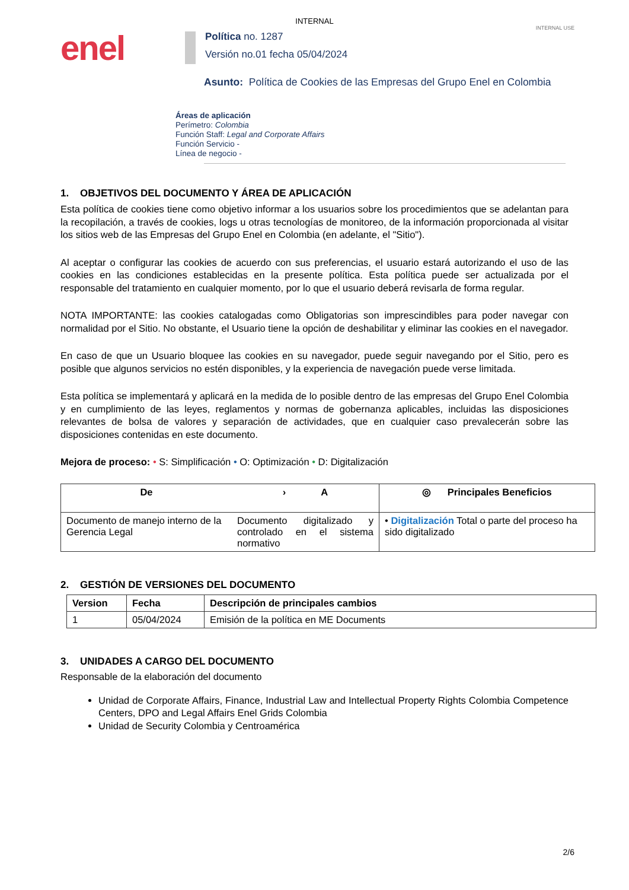INTERNAL
INTERNAL USE
enel
Política no. 1287
Versión no.01 fecha 05/04/2024
Asunto: Política de Cookies de las Empresas del Grupo Enel en Colombia
Áreas de aplicación
Perímetro: Colombia
Función Staff: Legal and Corporate Affairs
Función Servicio -
Línea de negocio -
1. OBJETIVOS DEL DOCUMENTO Y ÁREA DE APLICACIÓN
Esta política de cookies tiene como objetivo informar a los usuarios sobre los procedimientos que se adelantan para la recopilación, a través de cookies, logs u otras tecnologías de monitoreo, de la información proporcionada al visitar los sitios web de las Empresas del Grupo Enel en Colombia (en adelante, el "Sitio").
Al aceptar o configurar las cookies de acuerdo con sus preferencias, el usuario estará autorizando el uso de las cookies en las condiciones establecidas en la presente política. Esta política puede ser actualizada por el responsable del tratamiento en cualquier momento, por lo que el usuario deberá revisarla de forma regular.
NOTA IMPORTANTE: las cookies catalogadas como Obligatorias son imprescindibles para poder navegar con normalidad por el Sitio. No obstante, el Usuario tiene la opción de deshabilitar y eliminar las cookies en el navegador.
En caso de que un Usuario bloquee las cookies en su navegador, puede seguir navegando por el Sitio, pero es posible que algunos servicios no estén disponibles, y la experiencia de navegación puede verse limitada.
Esta política se implementará y aplicará en la medida de lo posible dentro de las empresas del Grupo Enel Colombia y en cumplimiento de las leyes, reglamentos y normas de gobernanza aplicables, incluidas las disposiciones relevantes de bolsa de valores y separación de actividades, que en cualquier caso prevalecerán sobre las disposiciones contenidas en este documento.
Mejora de proceso: • S: Simplificación • O: Optimización • D: Digitalización
| De | › A | ◎ Principales Beneficios |
| --- | --- | --- |
| Documento de manejo interno de la Gerencia Legal | Documento digitalizado y controlado en el sistema normativo | • Digitalización Total o parte del proceso ha sido digitalizado |
2. GESTIÓN DE VERSIONES DEL DOCUMENTO
| Version | Fecha | Descripción de principales cambios |
| --- | --- | --- |
| 1 | 05/04/2024 | Emisión de la política en ME Documents |
3. UNIDADES A CARGO DEL DOCUMENTO
Responsable de la elaboración del documento
Unidad de Corporate Affairs, Finance, Industrial Law and Intellectual Property Rights Colombia Competence Centers, DPO and Legal Affairs Enel Grids Colombia
Unidad de Security Colombia y Centroamérica
2/6